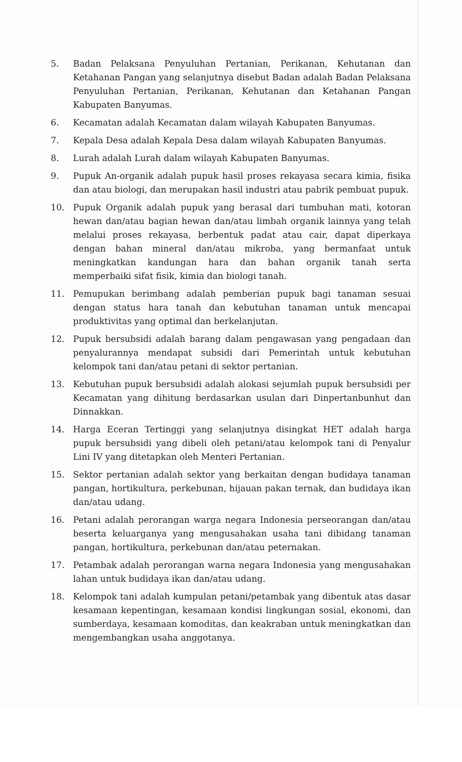5. Badan Pelaksana Penyuluhan Pertanian, Perikanan, Kehutanan dan Ketahanan Pangan yang selanjutnya disebut Badan adalah Badan Pelaksana Penyuluhan Pertanian, Perikanan, Kehutanan dan Ketahanan Pangan Kabupaten Banyumas.
6. Kecamatan adalah Kecamatan dalam wilayah Kabupaten Banyumas.
7. Kepala Desa adalah Kepala Desa dalam wilayah Kabupaten Banyumas.
8. Lurah adalah Lurah dalam wilayah Kabupaten Banyumas.
9. Pupuk An-organik adalah pupuk hasil proses rekayasa secara kimia, fisika dan atau biologi, dan merupakan hasil industri atau pabrik pembuat pupuk.
10. Pupuk Organik adalah pupuk yang berasal dari tumbuhan mati, kotoran hewan dan/atau bagian hewan dan/atau limbah organik lainnya yang telah melalui proses rekayasa, berbentuk padat atau cair, dapat diperkaya dengan bahan mineral dan/atau mikroba, yang bermanfaat untuk meningkatkan kandungan hara dan bahan organik tanah serta memperbaiki sifat fisik, kimia dan biologi tanah.
11. Pemupukan berimbang adalah pemberian pupuk bagi tanaman sesuai dengan status hara tanah dan kebutuhan tanaman untuk mencapai produktivitas yang optimal dan berkelanjutan.
12. Pupuk bersubsidi adalah barang dalam pengawasan yang pengadaan dan penyalurannya mendapat subsidi dari Pemerintah untuk kebutuhan kelompok tani dan/atau petani di sektor pertanian.
13. Kebutuhan pupuk bersubsidi adalah alokasi sejumlah pupuk bersubsidi per Kecamatan yang dihitung berdasarkan usulan dari Dinpertanbunhut dan Dinnakkan.
14. Harga Eceran Tertinggi yang selanjutnya disingkat HET adalah harga pupuk bersubsidi yang dibeli oleh petani/atau kelompok tani di Penyalur Lini IV yang ditetapkan oleh Menteri Pertanian.
15. Sektor pertanian adalah sektor yang berkaitan dengan budidaya tanaman pangan, hortikultura, perkebunan, hijauan pakan ternak, dan budidaya ikan dan/atau udang.
16. Petani adalah perorangan warga negara Indonesia perseorangan dan/atau beserta keluarganya yang mengusahakan usaha tani dibidang tanaman pangan, hortikultura, perkebunan dan/atau peternakan.
17. Petambak adalah perorangan warna negara Indonesia yang mengusahakan lahan untuk budidaya ikan dan/atau udang.
18. Kelompok tani adalah kumpulan petani/petambak yang dibentuk atas dasar kesamaan kepentingan, kesamaan kondisi lingkungan sosial, ekonomi, dan sumberdaya, kesamaan komoditas, dan keakraban untuk meningkatkan dan mengembangkan usaha anggotanya.